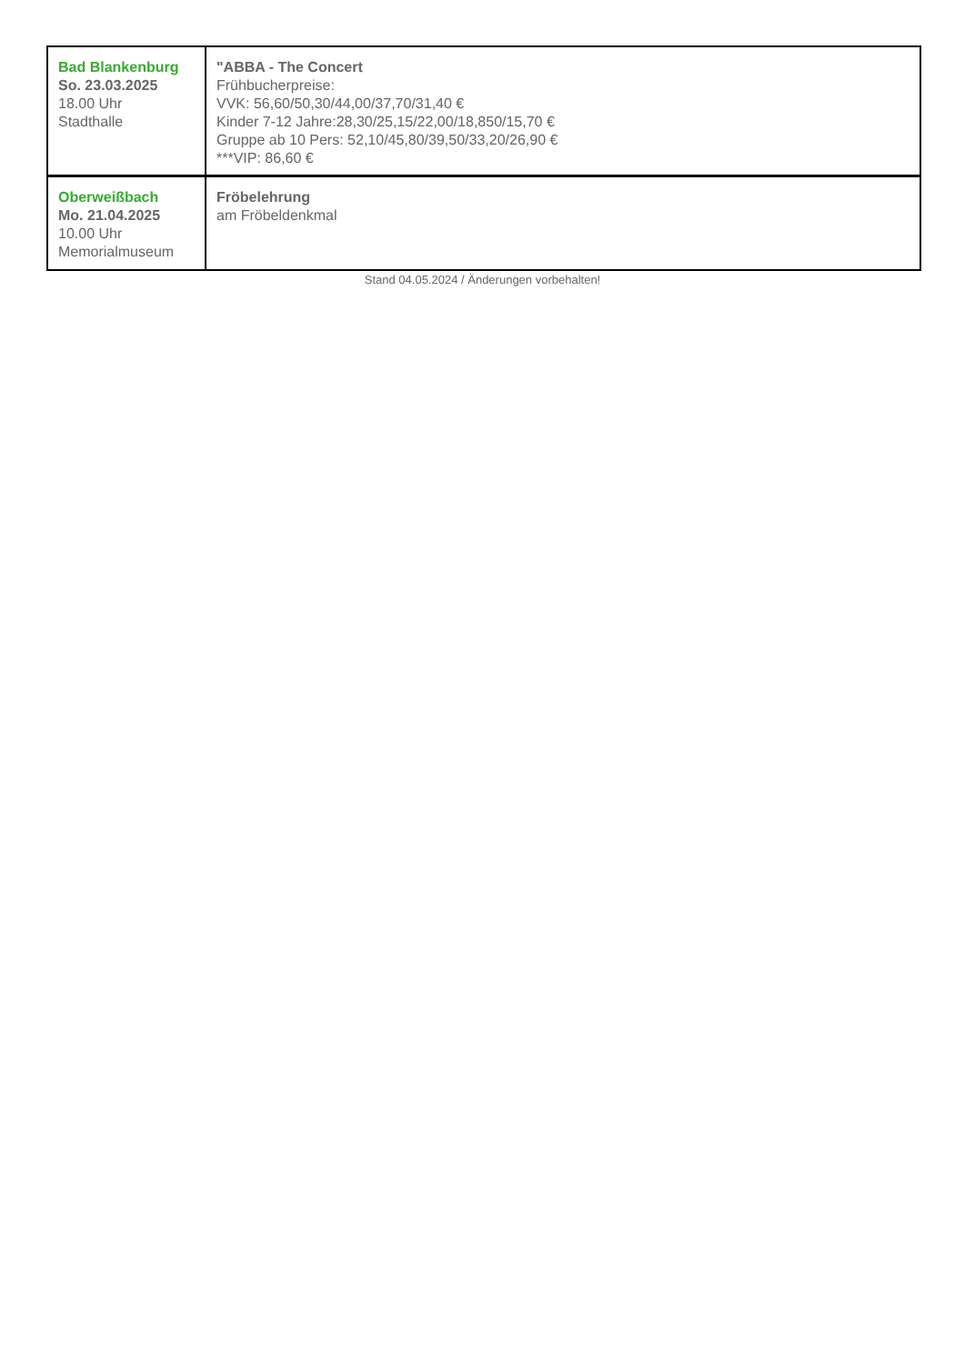| Bad Blankenburg So. 23.03.2025 18.00 Uhr Stadthalle | "ABBA - The Concert Frühbucherpreise: VVK: 56,60/50,30/44,00/37,70/31,40 € Kinder 7-12 Jahre:28,30/25,15/22,00/18,850/15,70 € Gruppe ab 10 Pers: 52,10/45,80/39,50/33,20/26,90 € ***VIP: 86,60 € |
| Oberweißbach Mo. 21.04.2025 10.00 Uhr Memorialmuseum | Fröbelehrung am Fröbeldenkmal |
Stand 04.05.2024 / Änderungen vorbehalten!